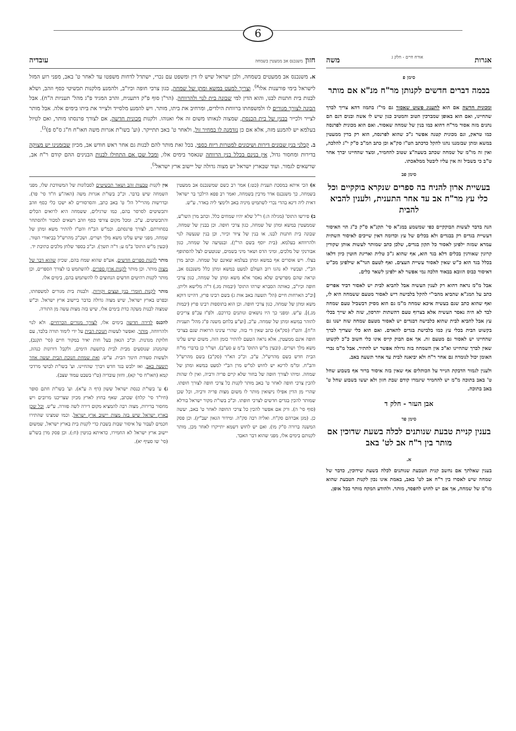6
אגרות אורח חיים - חלק ג משה
סימן פ
בכמה דברים חדשים לקנותן מר"ח מנ"א אם מותר
ומכונית חדשה אם הוא לתענוג פשוט שאסור גם מי"ז בתמוז דהא צריך לברך שהחיינו, ואם הוא באופן שמברכין הטוב והמטיב כגון שיש לו אשה ובנים דגם הם נהנים מזה אסור מר"ח דהוא כמו בנין של שמחה שאסור. ואם הוא מכונית לפרנסה כמו טראק, וגם מכונית קטנה אפשר ג"כ שהוא לפרנסה, הוא רק בדין ממעטין במשא ומתן שבזמננו נהגו להקל כדכתב הט"ז סק"א וכן כתב המ"ב ס"ק י"ג להלכה, ואין זה מו"מ של שמחה שכתב בשעה"צ שטוב להחמיר, ומצד שהחיינו יברך אחר ט"ב כי בשביל זה אין עליו ליבטל ממלאכתו.
סימן פב
בעשיית ארון להניח בה ספרים שנקרא בוקקיים וכל כלי עץ מר"ח אב עד אחר התענית, ולענין להביא להבית
הנה בדבר לעשות הבוקקיים כפי שמשמע במג"א סי' תקנ"א ס"ק כ"ג הוי האיסור דעשיית בגדים רק בבגדים ולא בכלים של עץ וכדומה דאין שייכים לאיסור השתית עמרא שמזה ילפינן לאסור כל תקון בגדים, שלכן כתב שמותר לעשות אותן שקורין קרונין שאורגין בכלים דלא בגד הוא, אף שהוא ג"כ טלית ואריגת חוטין כיון דלאו בכלל בגד הוא כ"ש שאין לאסור עשיית העצים. ואף לטעם הגר"א שילפינן מכ"ש דאיסור כבוס הזובא בבאוד הלכה נמי אפשר לא ילפינן לשאר כלים.
אבל מ"מ נראה דהוא רק לענין העשיה אבל להביא לבית יש לאסור דביד אפרים כתב על המג"א שהביא מהבי"י להקל בלבישה דיש לאסור מטעם ששמחה היא לו, ואף שהוא כתב שגם בעשיה איכא שמחה מ"מ גם הוא מסיק דבשביל טעם שמחה לבד לא היה נאסר העשיה אלא בצרוף טעם דהשתות יהרסון, שזה לא שייך בכלי עץ אבל להביא לבית שהוא כלבישה דבגדים יש לאסור מטעם שמחה שזה ישנו גם בקשוט הבית בכלי עץ כמו בלבישת בגדים להאדם. ואם הוא כלי שצריך לברך שהחיינו יש לאסור גם מטעם זה. אך אם הבוק קייס אינו כלי חשוב כ"כ לקשוט שאין לברך שהחיינו וא"כ אין השמחה בזה גדולה אפשר יש להתיר. אבל מ"מ נכרי האומן יכול לגומרה גם אחר ר"ח ולא יביאנה לבית עד אחר תשעה באב.
ולענין לגמור הדבקת הנייר על הכותלים אף שאין בזה איסור ברור אף בשבוע שחל ט' באב בתוכה מ"מ יש להחמיר שיגמרו קודם שבת חזון ולא יעשו בשבוע שחל ט' באב בתוכה.
אבן העזר - חלק ד
סימן פד
בענין קניית טבעת שנותנים לכלה בשעת שדוכין אם מותר בין ר"ח אב לט' באב
א.
בענין שאלתך אם נחשב קנית הטבעת שנותנים לכלה בשעת שידוכין, כדבר של שמחה שיש לאסרו בין ר"ח אב לט' באב, באמת אינו נכון לקנות הטבעת שהוא מו"מ של שמחה, אך אם יש לחוש להפסד, מותר. ולהודע המקח מותר בכל אופן.
חזון משנכנס אב ממעטין בשמחה עובדיה
א. משנכנס אב ממעטים בשמחה, ולכן ישראל שיש לו דין ומשפט עם נכרי, ישתדל לדחות משפטו עד לאחר ט' באב, מפני רוע המזל לישראל בימי פורענות אלו<sup>א)</sup>. וצריך למעט במשא ומתן של שמחה, כגון צרכי חופה וכיו"ב, ולהמנע מלקנות תכשיטי כסף וזהב, ושלא לבנות בית חתנות לבנו, והוא הדין למי שבונה בית לנוי ולהרווחה. (הר"ן סוף פ"ק דתענית, והרב המגיד פ"ג מהל' תעניות ה"ח). אבל הבונה לצורך מגורים לו ולמשפחתו ברווחת הילדים, ומרחיב את ביתו, מותר. ויש להמנע מלסייד ולצייר את ביתו בימים אלה. אבל מותר לצייר ולכייר בבנין של בית הכנסת, שמצוה לנאותו משום זה אלי ואנוהו. ולקנות מכונית חדשה, אם לצורך פרנסתו מותר, ואם לטיול בעלמא יש להמנע מזה, אלא אם כן נזדמנה לו במחיר זול, ולאחר ט' באב תתייקר. (וע' בשו"ת אגרות משה חאו"ח ח"ג ס"ס פ)<sup>ב)</sup>.
ב. קבלני בנין שבונים דירות ושיכונים למטרות ריוח כספי, בכל זאת מותר להם לבנות גם אחר ראש חודש אב, מכיון שבזמנינו יש מצוקה בדירות ומחסור גדול, אין בנינם בכלל בנין הרווחה שנאסר בימים אלו, ומכל שכן אם התחילו לבנות הבנינים ההם קודם ר"ח אב, שרשאים לגמור. ועוד שבארץ ישראל יש מצוה גדולה של יישוב ארץ ישראל<sup>ג)</sup>.
א) הכי איתא במסכת תענית (כט:) אמר רב כשם שמשנכנס אב ממעטין בשמחה, כך משנכנס אדר מרבין בשמחה, ואמר רב פפא הילכך בר ישראל דאית ליה דינא בהדי נכרי לשתמיט מיניה באב ולימצי ליה באדר. ע"ש.
ב) פירשו התוס' (מגילה ה:) ר"ל שלא יהיו שמחים כלל. וכתב מרן השו"ע, שממעטין במשא ומתן של שמחה, כגון צרכי חופה. וכן בבנין של שמחה, שבונה בית חתנות לבנו, או בנין של ציור וכיור, וכן בנין שנעשה לנוי ולהרווחא בעלמא. (בית יוסף בשם הר"ן). ובנטיעה של שמחה, כגון אבורנקי של מלכים, ומיני הדס ושאר מיני בשמים, שנוטעים לצל להסתופף בצלו. ויש אוסרים אף במשא ומתן בעלמא שאינם של שמחה. וכתב מרן הב"י, ועכשיו לא נהגו רוב העולם למעט במשא ומתן כלל משנכנס אב, ונראה שהם מפרשים שלא נאסר אלא משא ומתן של שמחה, כגון צרכי חופה וכיו"ב, כאותה הסברא שרהו התוס' (יבמות מג.) ד"ה מלישא וליתן. [וכ"כ הארחות חיים (הל' תשעה באב אות ג) בשם רבינו פרץ, דהיינו דוקא משא ומתן של שמחה, כגון צרכי חופה. וכן הוא בתוספות רבינו פרץ (יבמות מג.)]. ע"ש. ומפני כך היו נושאים ונותנים כדרכם. ולפ"ז עכ"פ צריכים להזהר במשא ומתן של שמחה. ע"כ. [וע"ע בלחם משנה פ"ג מהל' תעניות ה"ח]. והט"ז (סק"א) כתב שאין די בזה, שהרי עינינו הרואות שגם בצרכי חופה אינם ממעטין, אלא נראה הטעם להתיר כזמן הזה, משום שיש עלינו משא מלך ושרים. (ובעין מ"ש התוס' ב"מ ע סע"ב). ושו"ר כן בדברי מו"ח הבית חדש בשם מהרש"ל. ע"כ. וכ"כ הא"ר (סק"ב) בשם מהרש"ל והב"ח. ומ"מ לדינא יש לחוש למ"ש מרן הב"י למעט במשא ומתן של שמחה. ומיהו לצורך חופה של בחור שלא קיים פריה ורביה, ואין לו שהות להכין צרכי חופה לאחר ט' באב מותר לקנות כל צרכי חופה לצורך חופתו. שהרי מן הדין אפילו נישואין מותר לו משום מצות פריה ורביה, וכל שכן שמותר להכין בגדים חדשים לצרכי חופתו. וכ"כ בשו"ת מקור ישראל בורלא (סוף סי' ה). ורק אם אפשר להכין כל צרכי החופה לאחר ט' באב, יעשה כן. (מגן אברהם סק"ח. ואליה רבה סק"ה. ומידור הגאון יעב"ץ). וכן פסק המשנה ברורה ס"ק מו). ואם יש לחוש דשמא יתייקרו לאחר מכן, מותר לקנותם בימים אלו, מפני שהוא דבר האבד.
אין לקנות טבעות זהב ושאר תכשיטים לסבלונות של המשודכת שלו, מפני השמחה שיש בדבר. וכ"כ בשו"ת אגרות משה (האה"ע ח"ד סי' פד). ובדרשות מהרי"ל הל' ט' באב כתב, והסרסורים לא ישכו כלי כסף וזהב ותכשיטים לסרסר בהם, כמו שרגילים, ששמחה היא לרואים הכלים והתכשיטים. ע"כ. ומכל מקום צורפי כסף וזהב רשאים למכור ולהסתחר בסחורתם, לצורך פרנסתם. וכמ"ש הב"ח והט"ז להתיר משא ומתן של שמחה, מפני שיש עלינו משא מלך ושרים. ושכ"כ מהרש"ל בביאורי הטור. (ובעין מ"ש התוס' ב"מ ע: ד"ה תשך). וכ"כ בספר שלחן מלכים כתיבת יד.
מותר לקנות ספרים חדשים, אע"פ שהוא שמח בהם, שכיון שהוא דבר של מצוה מותר. וכן מותר לקנות ארון ספרים, להשתמש בו לצורך הספרים, וכן מותר לקנות רהיטים חדשים הנחוצים לו להשתמש בהם, בימים אלו.
מותר לקנות חומרי בנין ועצים וקורות, ולבנות בית מגורים למשפחתו, ובפרט בארץ ישראל, שיש מצוה גדולה בדבר ביישוב ארץ ישראל. וכ"ש שמצוה לבנות מעקה כדת בימים אלו, שיש בזה מצות עשה מן התורה.
להכנס לדירה חדשה בימים אלו, לצורך מגורים הכרחיים, ולא לנוי ולהרווחה, מותר. ואפשר לעשות חנוכת הבית על ידי לימוד תורה בלבד, עם חלוקת מגדנות. וכ"כ הגאון בעל חות יאיר במקור חיים (סי' תקנב), שהמנהג שנוסעים מבית לבית בתשעת הימים, ולקבל דורונות כנהוג, ולעשות סעודת חינוך הבית. ע"ש. ואת שמחת חנוכת הבית יעשה אחר תשעה באב, ואז ילבש בגד חדש ויברך שהחיינו. וע' בשו"ת לבושי מרדכי קמא (חאו"ח סי' קא), וחזון עובדיה (ט"ו בשבט עמוד שצב).
ג) ע' בשו"ת כנסת ישראל ששון (דף ה ע"א). וע' בשו"ת חתם סופר (חיו"ד סי' קלח) שכתב, שאף בחוץ לארץ מכיון שצריכנו מרובים ויש מחסור בדירות, מצוה רבה להמציא מקום דירה לשה פזורה. ע"ש. וכל שכן בארץ ישראל שיש בזה מצות יישוב ארץ ישראל. וכמו שמצינו שהתירו חכמים לעבור על איסור שבות בשבת כדי לקנות בית בארץ ישראל, שמשום יישוב ארץ ישראל לא החמירו, כדאיתא בגיטין (ח:). וכן פסק מרן בשו"ע (סי' שו סעיף יא).